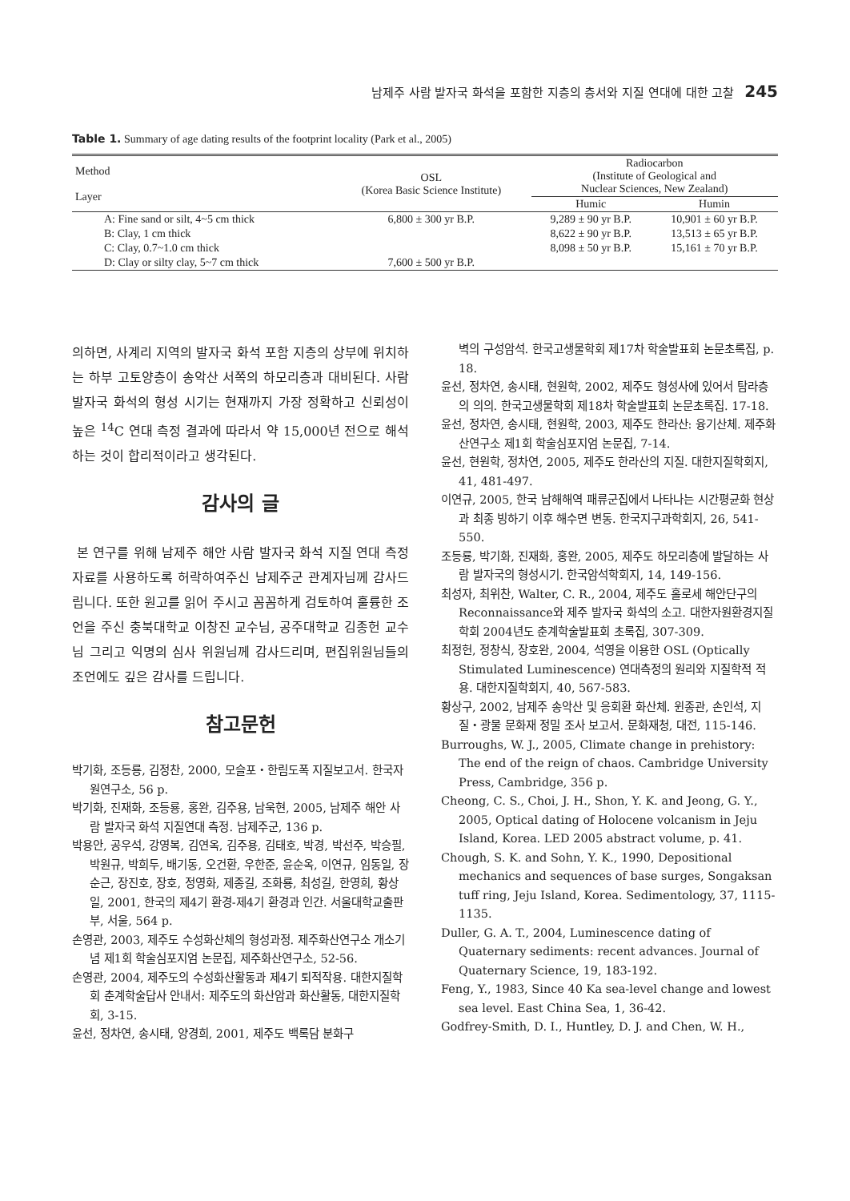남제주 사람 발자국 화석을 포함한 지층의 층서와 지질 연대에 대한 고찰 245
Table 1. Summary of age dating results of the footprint locality (Park et al., 2005)
| Method Layer | OSL (Korea Basic Science Institute) | Radiocarbon (Institute of Geological and Nuclear Sciences, New Zealand) | |
| --- | --- | --- | --- |
| | | Humic | Humin |
| A: Fine sand or silt, 4~5 cm thick | 6,800 ± 300 yr B.P. | 9,289 ± 90 yr B.P. | 10,901 ± 60 yr B.P. |
| B: Clay, 1 cm thick | | 8,622 ± 90 yr B.P. | 13,513 ± 65 yr B.P. |
| C: Clay, 0.7~1.0 cm thick | | 8,098 ± 50 yr B.P. | 15,161 ± 70 yr B.P. |
| D: Clay or silty clay, 5~7 cm thick | 7,600 ± 500 yr B.P. | | |
의하면, 사계리 지역의 발자국 화석 포함 지층의 상부에 위치하는 하부 고토양층이 송악산 서쪽의 하모리층과 대비된다. 사람 발자국 화석의 형성 시기는 현재까지 가장 정확하고 신뢰성이 높은 <sup>14</sup>C 연대 측정 결과에 따라서 약 15,000년 전으로 해석하는 것이 합리적이라고 생각된다.
감사의 글
본 연구를 위해 남제주 해안 사람 발자국 화석 지질 연대 측정 자료를 사용하도록 허락하여주신 남제주군 관계자님께 감사드립니다. 또한 원고를 읽어 주시고 꼼꼼하게 검토하여 훌륭한 조언을 주신 충북대학교 이창진 교수님, 공주대학교 김종헌 교수님 그리고 익명의 심사 위원님께 감사드리며, 편집위원님들의 조언에도 깊은 감사를 드립니다.
참고문헌
박기화, 조등룡, 김정찬, 2000, 모슬포・한림도폭 지질보고서. 한국자원연구소, 56 p.
박기화, 진재화, 조등룡, 홍완, 김주용, 남욱현, 2005, 남제주 해안 사람 발자국 화석 지질연대 측정. 남제주군, 136 p.
박용안, 공우석, 강영복, 김연옥, 김주용, 김태호, 박경, 박선주, 박승필, 박원규, 박희두, 배기동, 오건환, 우한준, 윤순옥, 이연규, 임동일, 장순근, 장진호, 장호, 정영화, 제종길, 조화룡, 최성길, 한영희, 황상일, 2001, 한국의 제4기 환경-제4기 환경과 인간. 서울대학교출판부, 서울, 564 p.
손영관, 2003, 제주도 수성화산체의 형성과정. 제주화산연구소 개소기념 제1회 학술심포지엄 논문집, 제주화산연구소, 52-56.
손영관, 2004, 제주도의 수성화산활동과 제4기 퇴적작용. 대한지질학회 춘계학술답사 안내서: 제주도의 화산암과 화산활동, 대한지질학회, 3-15.
윤선, 정차연, 송시태, 양경희, 2001, 제주도 백록담 분화구
벽의 구성암석. 한국고생물학회 제17차 학술발표회 논문초록집, p. 18.
윤선, 정차연, 송시태, 현원학, 2002, 제주도 형성사에 있어서 탐라층의 의의. 한국고생물학회 제18차 학술발표회 논문초록집. 17-18.
윤선, 정차연, 송시태, 현원학, 2003, 제주도 한라산: 융기산체. 제주화산연구소 제1회 학술심포지엄 논문집, 7-14.
윤선, 현원학, 정차연, 2005, 제주도 한라산의 지질. 대한지질학회지, 41, 481-497.
이연규, 2005, 한국 남해해역 패류군집에서 나타나는 시간평균화 현상과 최종 빙하기 이후 해수면 변동. 한국지구과학회지, 26, 541-550.
조등룡, 박기화, 진재화, 홍완, 2005, 제주도 하모리층에 발달하는 사람 발자국의 형성시기. 한국암석학회지, 14, 149-156.
최성자, 최위찬, Walter, C. R., 2004, 제주도 홀로세 해안단구의 Reconnaissance와 제주 발자국 화석의 소고. 대한자원환경지질학회 2004년도 춘계학술발표회 초록집, 307-309.
최정헌, 정창식, 장호완, 2004, 석영을 이용한 OSL (Optically Stimulated Luminescence) 연대측정의 원리와 지질학적 적용. 대한지질학회지, 40, 567-583.
황상구, 2002, 남제주 송악산 및 응회환 화산체. 윈종관, 손인석, 지질・광물 문화재 정밀 조사 보고서. 문화재청, 대전, 115-146.
Burroughs, W. J., 2005, Climate change in prehistory: The end of the reign of chaos. Cambridge University Press, Cambridge, 356 p.
Cheong, C. S., Choi, J. H., Shon, Y. K. and Jeong, G. Y., 2005, Optical dating of Holocene volcanism in Jeju Island, Korea. LED 2005 abstract volume, p. 41.
Chough, S. K. and Sohn, Y. K., 1990, Depositional mechanics and sequences of base surges, Songaksan tuff ring, Jeju Island, Korea. Sedimentology, 37, 1115-1135.
Duller, G. A. T., 2004, Luminescence dating of Quaternary sediments: recent advances. Journal of Quaternary Science, 19, 183-192.
Feng, Y., 1983, Since 40 Ka sea-level change and lowest sea level. East China Sea, 1, 36-42.
Godfrey-Smith, D. I., Huntley, D. J. and Chen, W. H.,